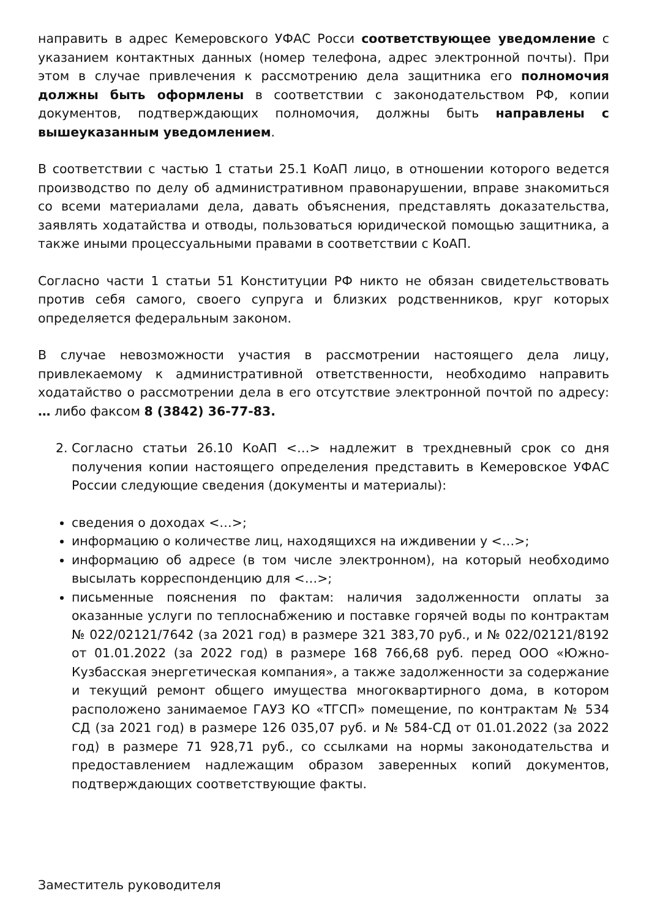направить в адрес Кемеровского УФАС Росси соответствующее уведомление с указанием контактных данных (номер телефона, адрес электронной почты). При этом в случае привлечения к рассмотрению дела защитника его полномочия должны быть оформлены в соответствии с законодательством РФ, копии документов, подтверждающих полномочия, должны быть направлены с вышеуказанным уведомлением.
В соответствии с частью 1 статьи 25.1 КоАП лицо, в отношении которого ведется производство по делу об административном правонарушении, вправе знакомиться со всеми материалами дела, давать объяснения, представлять доказательства, заявлять ходатайства и отводы, пользоваться юридической помощью защитника, а также иными процессуальными правами в соответствии с КоАП.
Согласно части 1 статьи 51 Конституции РФ никто не обязан свидетельствовать против себя самого, своего супруга и близких родственников, круг которых определяется федеральным законом.
В случае невозможности участия в рассмотрении настоящего дела лицу, привлекаемому к административной ответственности, необходимо направить ходатайство о рассмотрении дела в его отсутствие электронной почтой по адресу: … либо факсом 8 (3842) 36-77-83.
2. Согласно статьи 26.10 КоАП <…> надлежит в трехдневный срок со дня получения копии настоящего определения представить в Кемеровское УФАС России следующие сведения (документы и материалы):
сведения о доходах <…>;
информацию о количестве лиц, находящихся на иждивении у <…>;
информацию об адресе (в том числе электронном), на который необходимо высылать корреспонденцию для <…>;
письменные пояснения по фактам: наличия задолженности оплаты за оказанные услуги по теплоснабжению и поставке горячей воды по контрактам № 022/02121/7642 (за 2021 год) в размере 321 383,70 руб., и № 022/02121/8192 от 01.01.2022 (за 2022 год) в размере 168 766,68 руб. перед ООО «Южно-Кузбасская энергетическая компания», а также задолженности за содержание и текущий ремонт общего имущества многоквартирного дома, в котором расположено занимаемое ГАУЗ КО «ТГСП» помещение, по контрактам № 534 СД (за 2021 год) в размере 126 035,07 руб. и № 584-СД от 01.01.2022 (за 2022 год) в размере 71 928,71 руб., со ссылками на нормы законодательства и предоставлением надлежащим образом заверенных копий документов, подтверждающих соответствующие факты.
Заместитель руководителя